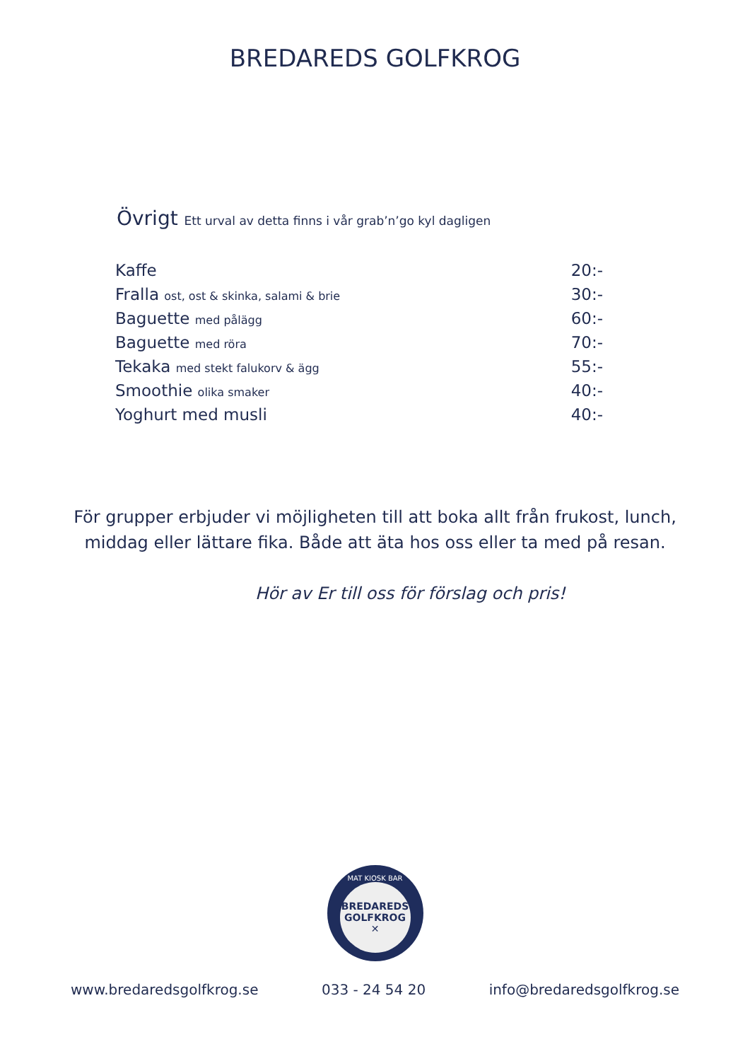BREDAREDS GOLFKROG
Övrigt Ett urval av detta finns i vår grab’n’go kyl dagligen
| Kaffe | 20:- |
| Fralla ost, ost & skinka, salami & brie | 30:- |
| Baguette med pålägg | 60:- |
| Baguette med röra | 70:- |
| Tekaka med stekt falukorv & ägg | 55:- |
| Smoothie olika smaker | 40:- |
| Yoghurt med musli | 40:- |
För grupper erbjuder vi möjligheten till att boka allt från frukost, lunch, middag eller lättare fika. Både att äta hos oss eller ta med på resan.
Hör av Er till oss för förslag och pris!
MAT KIOSK BAR
BREDAREDS
GOLFKROG
✕
www.bredaredsgolfkrog.se 033 - 24 54 20 info@bredaredsgolfkrog.se